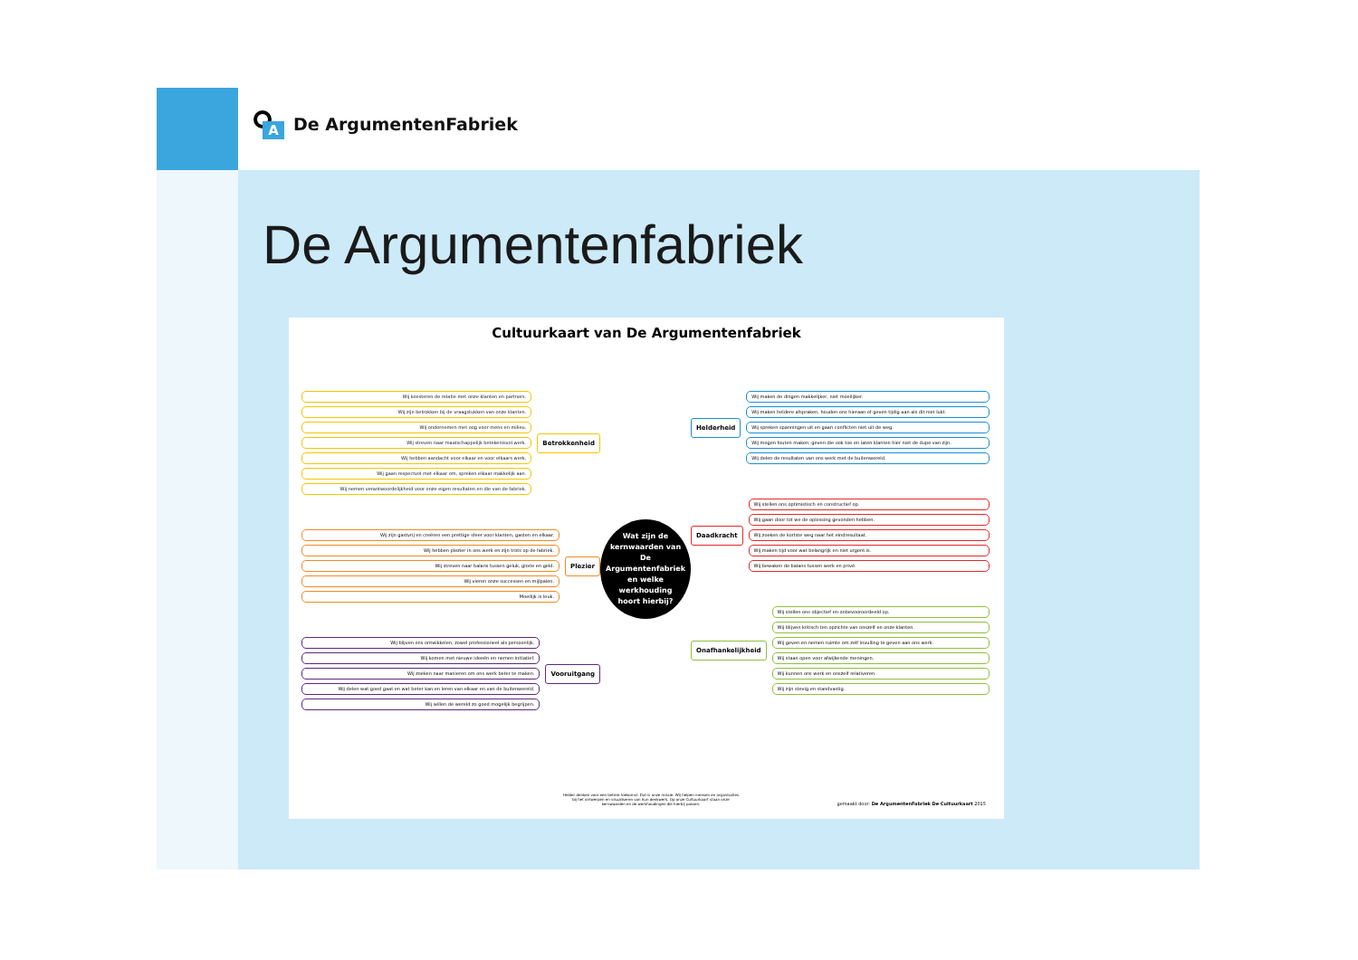A
De ArgumentenFabriek
De Argumentenfabriek
Cultuurkaart van De Argumentenfabriek
Wij koesteren de relatie met onze klanten en partners.
Wij zijn betrokken bij de vraagstukken van onze klanten.
Wij ondernemen met oog voor mens en milieu.
Wij streven naar maatschappelijk betekenisvol werk.
Wij hebben aandacht voor elkaar en voor elkaars werk.
Wij gaan respectvol met elkaar om, spreken elkaar makkelijk aan.
Wij nemen verantwoordelijkheid voor onze eigen resultaten en die van de fabriek.
Betrokkenheid
Wij zijn gastvrij en creëren een prettige sfeer voor klanten, gasten en elkaar.
Wij hebben plezier in ons werk en zijn trots op de fabriek.
Wij streven naar balans tussen geluk, glorie en geld.
Wij vieren onze successen en mijlpalen.
Moeilijk is leuk.
Plezier
Wij blijven ons ontwikkelen, zowel professioneel als persoonlijk.
Wij komen met nieuwe ideeën en nemen initiatief.
Wij zoeken naar manieren om ons werk beter te maken.
Wij delen wat goed gaat en wat beter kan en leren van elkaar en van de buitenwereld.
Wij willen de wereld zo goed mogelijk begrijpen.
Vooruitgang
Wat zijn de
kernwaarden van
De Argumentenfabriek
en welke werkhouding
hoort hierbij?
Helderheid
Wij maken de dingen makkelijker, niet moeilijker.
Wij maken heldere afspraken, houden ons hieraan of geven tijdig aan als dit niet lukt.
Wij spreken spanningen uit en gaan conflicten niet uit de weg.
Wij mogen fouten maken, geven die ook toe en laten klanten hier niet de dupe van zijn.
Wij delen de resultaten van ons werk met de buitenwereld.
Daadkracht
Wij stellen ons optimistisch en constructief op.
Wij gaan door tot we de oplossing gevonden hebben.
Wij zoeken de kortste weg naar het eindresultaat.
Wij maken tijd voor wat belangrijk en niet urgent is.
Wij bewaken de balans tussen werk en privé.
Onafhankelijkheid
Wij stellen ons objectief en onbevooroordeeld op.
Wij blijven kritisch ten opzichte van onszelf en onze klanten.
Wij geven en nemen ruimte om zelf invulling te geven aan ons werk.
Wij staan open voor afwijkende meningen.
Wij kunnen ons werk en onszelf relativeren.
Wij zijn stevig en standvastig.
Helder denken voor een betere toekomst. Dat is onze missie. Wij helpen mensen en organisaties bij het ontwerpen en visualiseren van hun denkwerk. Op onze Cultuurkaart staan onze kernwaarden en de werkhoudingen die hierbij passen.
gemaakt door: De ArgumentenFabriek De Cultuurkaart 2015